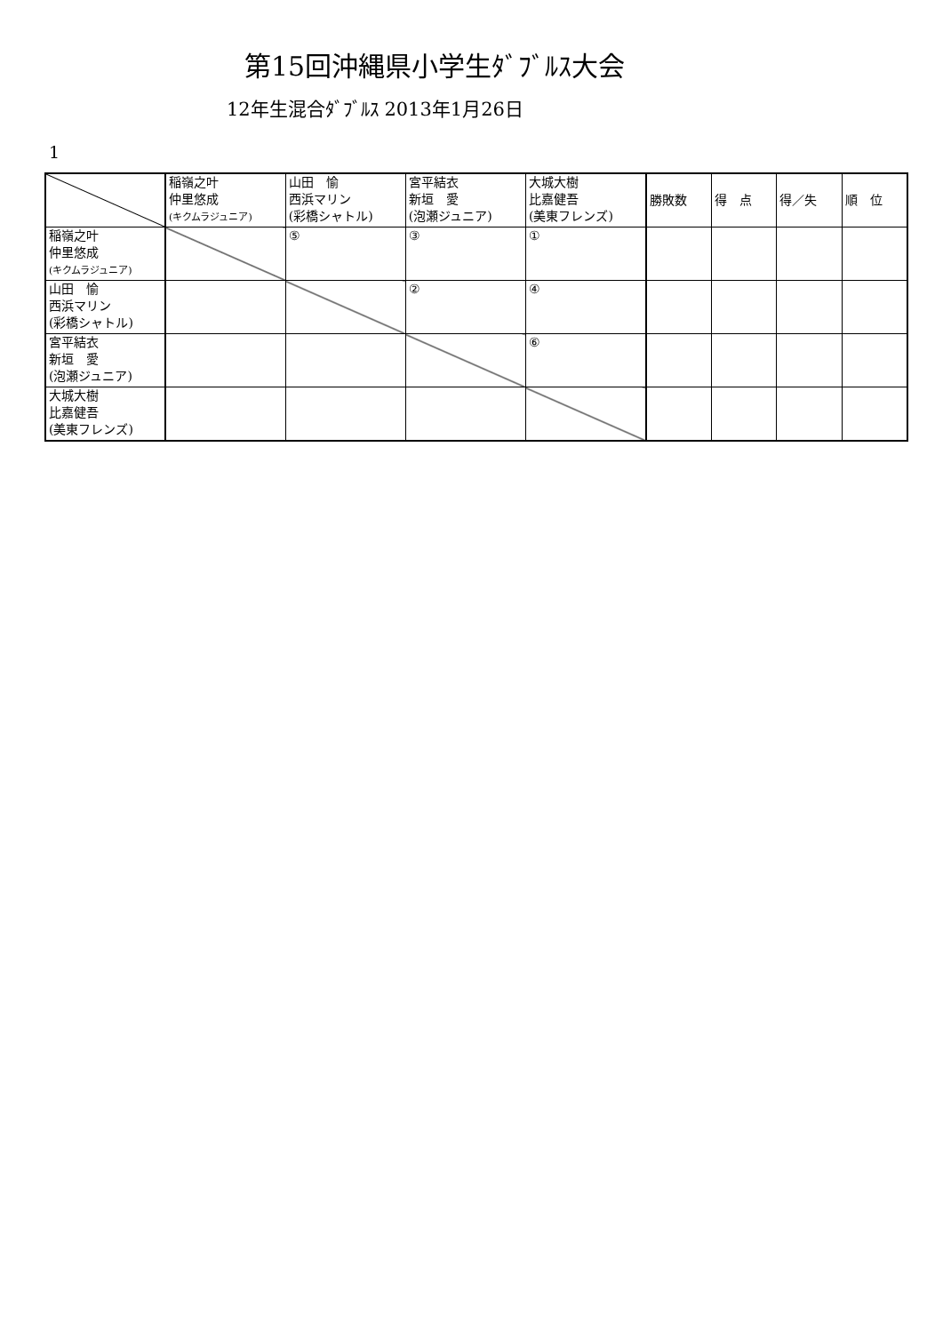第15回沖縄県小学生ﾀﾞﾌﾞﾙｽ大会
12年生混合ﾀﾞﾌﾞﾙｽ 2013年1月26日
1
| | 稲嶺之叶 仲里悠成 (キクムラジュニア) | 山田 愉 西浜マリン (彩橋シャトル) | 宮平結衣 新垣 愛 (泡瀬ジュニア) | 大城大樹 比嘉健吾 (美東フレンズ) | 勝敗数 | 得 点 | 得／失 | 順 位 |
| 稲嶺之叶 仲里悠成 (キクムラジュニア) | | ⑤ | ③ | ① | | | | |
| 山田 愉 西浜マリン (彩橋シャトル) | | | ② | ④ | | | | |
| 宮平結衣 新垣 愛 (泡瀬ジュニア) | | | | ⑥ | | | | |
| 大城大樹 比嘉健吾 (美東フレンズ) | | | | | | | | |